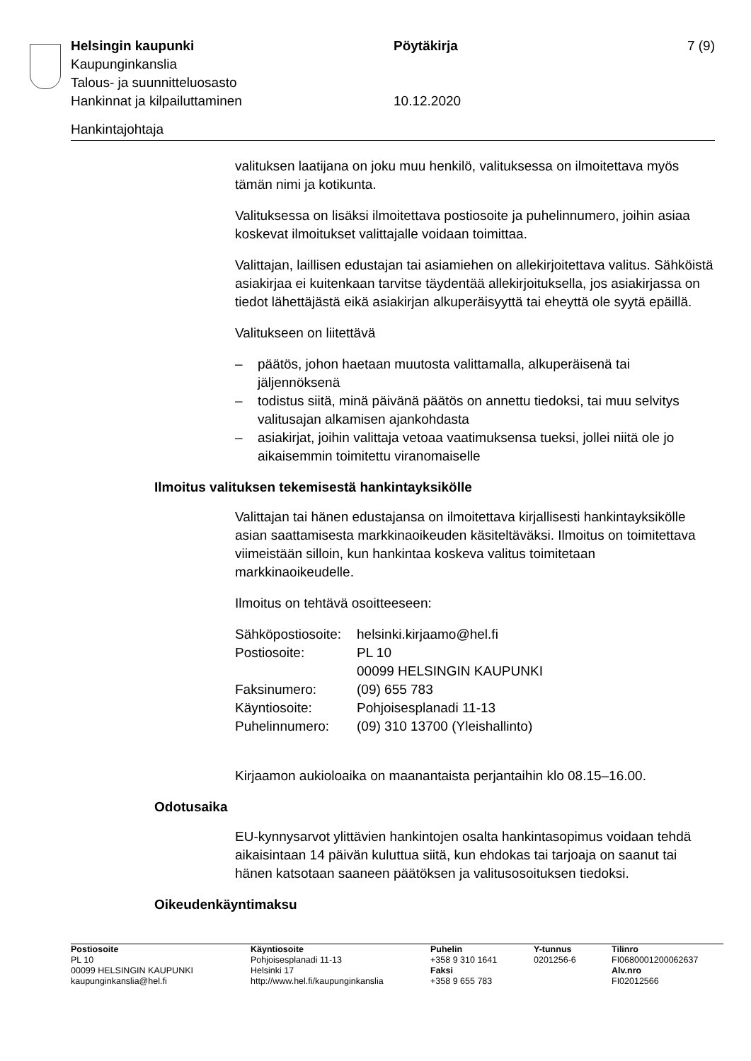| Helsingin kaupunki | Pöytäkirja | 7 (9) |
| Kaupunginkanslia | | |
| Talous- ja suunnitteluosasto | | |
| Hankinnat ja kilpailuttaminen | 10.12.2020 | |
Hankintajohtaja
valituksen laatijana on joku muu henkilö, valituksessa on ilmoitettava myös tämän nimi ja kotikunta.
Valituksessa on lisäksi ilmoitettava postiosoite ja puhelinnumero, joihin asiaa koskevat ilmoitukset valittajalle voidaan toimittaa.
Valittajan, laillisen edustajan tai asiamiehen on allekirjoitettava valitus. Sähköistä asiakirjaa ei kuitenkaan tarvitse täydentää allekirjoituksella, jos asiakirjassa on tiedot lähettäjästä eikä asiakirjan alkuperäisyyttä tai eheyttä ole syytä epäillä.
Valitukseen on liitettävä
– päätös, johon haetaan muutosta valittamalla, alkuperäisenä tai jäljennöksenä
– todistus siitä, minä päivänä päätös on annettu tiedoksi, tai muu selvitys valitusajan alkamisen ajankohdasta
– asiakirjat, joihin valittaja vetoaa vaatimuksensa tueksi, jollei niitä ole jo aikaisemmin toimitettu viranomaiselle
Ilmoitus valituksen tekemisestä hankintayksikölle
Valittajan tai hänen edustajansa on ilmoitettava kirjallisesti hankintayksikölle asian saattamisesta markkinaoikeuden käsiteltäväksi. Ilmoitus on toimitettava viimeistään silloin, kun hankintaa koskeva valitus toimitetaan markkinaoikeudelle.
Ilmoitus on tehtävä osoitteeseen:
| Sähköpostiosoite: | helsinki.kirjaamo@hel.fi |
| Postiosoite: | PL 10 00099 HELSINGIN KAUPUNKI |
| Faksinumero: | (09) 655 783 |
| Käyntiosoite: | Pohjoisesplanadi 11-13 |
| Puhelinnumero: | (09) 310 13700 (Yleishallinto) |
Kirjaamon aukioloaika on maanantaista perjantaihin klo 08.15–16.00.
Odotusaika
EU-kynnysarvot ylittävien hankintojen osalta hankintasopimus voidaan tehdä aikaisintaan 14 päivän kuluttua siitä, kun ehdokas tai tarjoaja on saanut tai hänen katsotaan saaneen päätöksen ja valitusosoituksen tiedoksi.
Oikeudenkäyntimaksu
| Postiosoite | Käyntiosoite | Puhelin | Y-tunnus | Tilinro |
| --- | --- | --- | --- | --- |
| PL 10 | Pohjoisesplanadi 11-13 | +358 9 310 1641 | 0201256-6 | FI0680001200062637 |
| 00099 HELSINGIN KAUPUNKI | Helsinki 17 | Faksi | | Alv.nro |
| kaupunginkanslia@hel.fi | http://www.hel.fi/kaupunginkanslia | +358 9 655 783 | | FI02012566 |